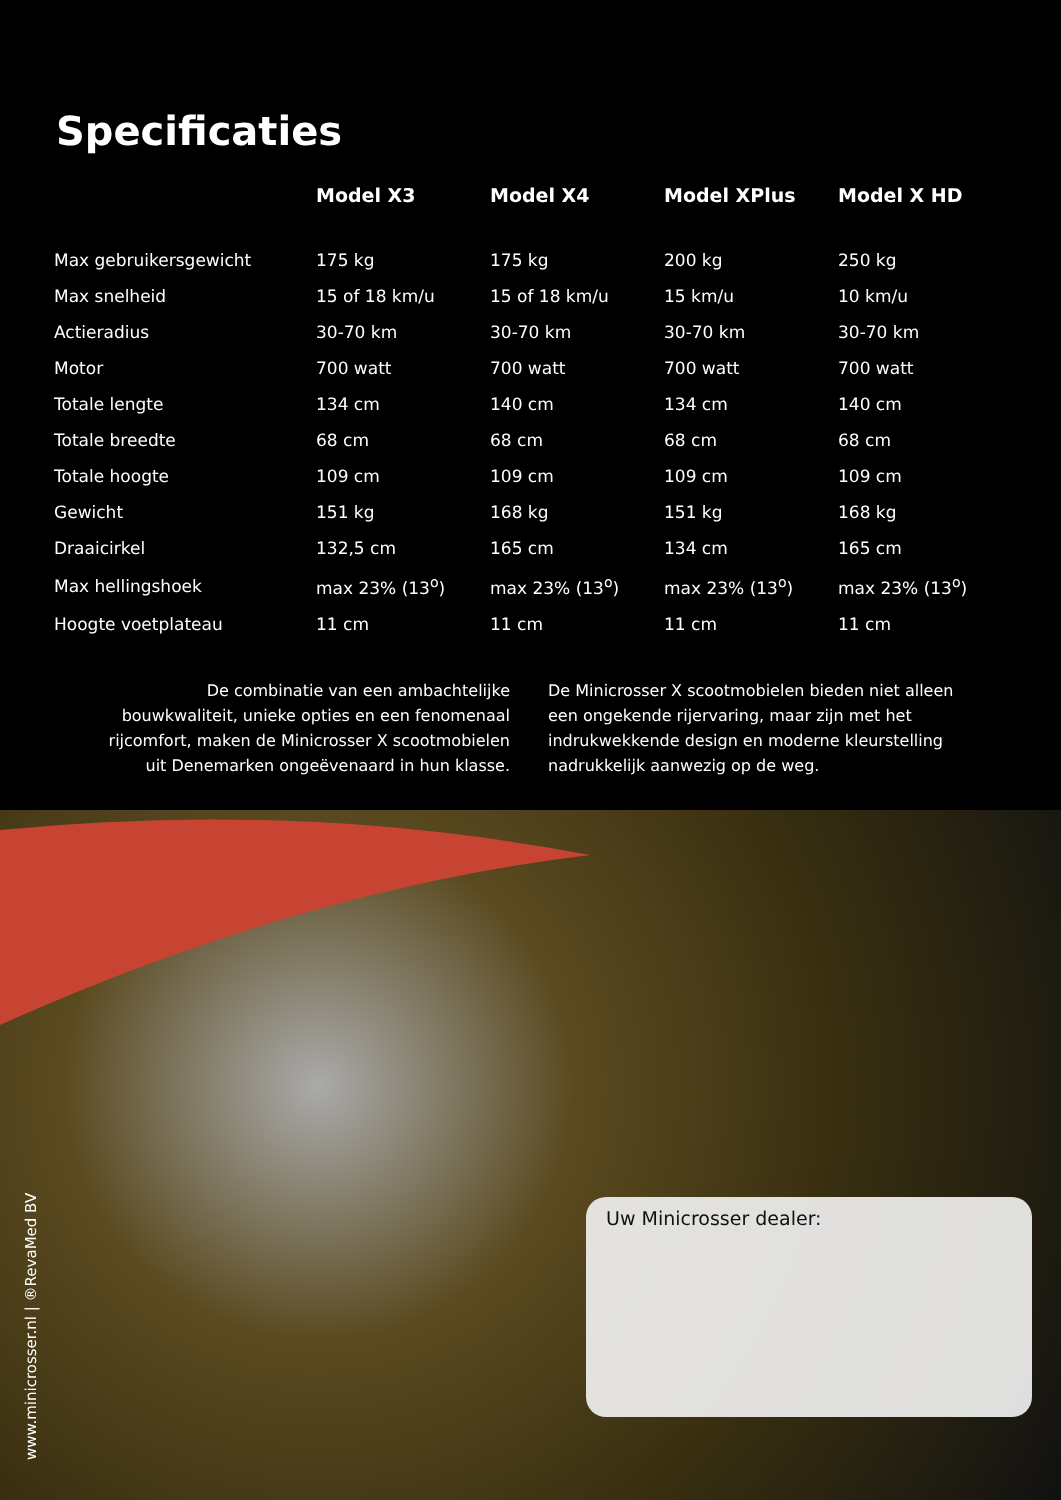Specificaties
| | Model X3 | Model X4 | Model XPlus | Model X HD |
| --- | --- | --- | --- | --- |
| Max gebruikersgewicht | 175 kg | 175 kg | 200 kg | 250 kg |
| Max snelheid | 15 of 18 km/u | 15 of 18 km/u | 15 km/u | 10 km/u |
| Actieradius | 30-70 km | 30-70 km | 30-70 km | 30-70 km |
| Motor | 700 watt | 700 watt | 700 watt | 700 watt |
| Totale lengte | 134 cm | 140 cm | 134 cm | 140 cm |
| Totale breedte | 68 cm | 68 cm | 68 cm | 68 cm |
| Totale hoogte | 109 cm | 109 cm | 109 cm | 109 cm |
| Gewicht | 151 kg | 168 kg | 151 kg | 168 kg |
| Draaicirkel | 132,5 cm | 165 cm | 134 cm | 165 cm |
| Max hellingshoek | max 23% (13<sup>o</sup>) | max 23% (13<sup>o</sup>) | max 23% (13<sup>o</sup>) | max 23% (13<sup>o</sup>) |
| Hoogte voetplateau | 11 cm | 11 cm | 11 cm | 11 cm |
De combinatie van een ambachtelijke bouwkwaliteit, unieke opties en een fenomenaal rijcomfort, maken de Minicrosser X scootmobielen uit Denemarken ongeëvenaard in hun klasse.
De Minicrosser X scootmobielen bieden niet alleen een ongekende rijervaring, maar zijn met het indrukwekkende design en moderne kleurstelling nadrukkelijk aanwezig op de weg.
www.minicrosser.nl | ®RevaMed BV
Uw Minicrosser dealer: